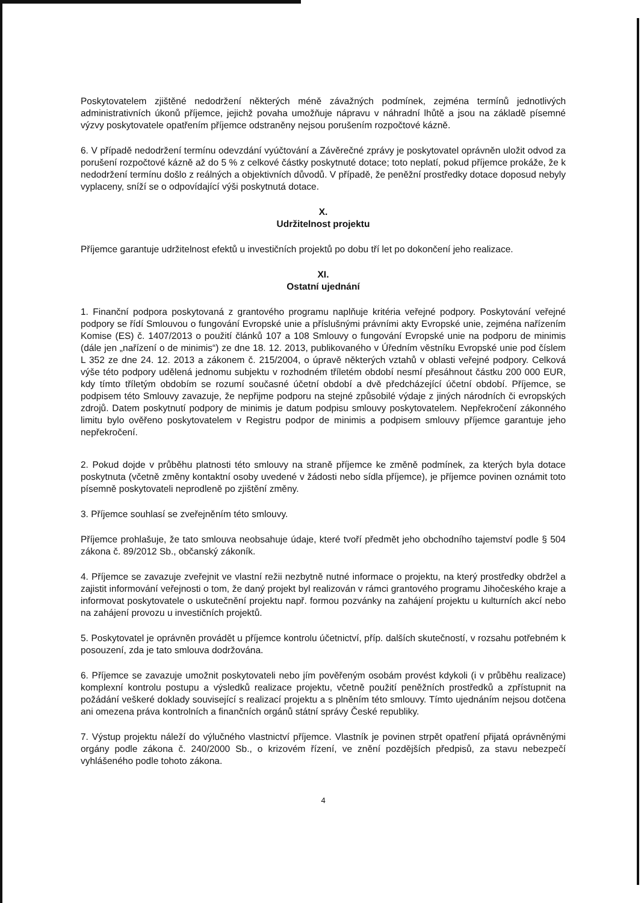Poskytovatelem zjištěné nedodržení některých méně závažných podmínek, zejména termínů jednotlivých administrativních úkonů příjemce, jejichž povaha umožňuje nápravu v náhradní lhůtě a jsou na základě písemné výzvy poskytovatele opatřením příjemce odstraněny nejsou porušením rozpočtové kázně.
6. V případě nedodržení termínu odevzdání vyúčtování a Závěrečné zprávy je poskytovatel oprávněn uložit odvod za porušení rozpočtové kázně až do 5 % z celkové částky poskytnuté dotace; toto neplatí, pokud příjemce prokáže, že k nedodržení termínu došlo z reálných a objektivních důvodů. V případě, že peněžní prostředky dotace doposud nebyly vyplaceny, sníží se o odpovídající výši poskytnutá dotace.
X.
Udržitelnost projektu
Příjemce garantuje udržitelnost efektů u investičních projektů po dobu tří let po dokončení jeho realizace.
XI.
Ostatní ujednání
1. Finanční podpora poskytovaná z grantového programu naplňuje kritéria veřejné podpory. Poskytování veřejné podpory se řídí Smlouvou o fungování Evropské unie a příslušnými právními akty Evropské unie, zejména nařízením Komise (ES) č. 1407/2013 o použití článků 107 a 108 Smlouvy o fungování Evropské unie na podporu de minimis (dále jen „nařízení o de minimis“) ze dne 18. 12. 2013, publikovaného v Úředním věstníku Evropské unie pod číslem L 352 ze dne 24. 12. 2013 a zákonem č. 215/2004, o úpravě některých vztahů v oblasti veřejné podpory. Celková výše této podpory udělená jednomu subjektu v rozhodném tříletém období nesmí přesáhnout částku 200 000 EUR, kdy tímto tříletým obdobím se rozumí současné účetní období a dvě předcházející účetní období. Příjemce, se podpisem této Smlouvy zavazuje, že nepřijme podporu na stejné způsobilé výdaje z jiných národních či evropských zdrojů. Datem poskytnutí podpory de minimis je datum podpisu smlouvy poskytovatelem. Nepřekročení zákonného limitu bylo ověřeno poskytovatelem v Registru podpor de minimis a podpisem smlouvy příjemce garantuje jeho nepřekročení.
2. Pokud dojde v průběhu platnosti této smlouvy na straně příjemce ke změně podmínek, za kterých byla dotace poskytnuta (včetně změny kontaktní osoby uvedené v žádosti nebo sídla příjemce), je příjemce povinen oznámit toto písemně poskytovateli neprodleně po zjištění změny.
3. Příjemce souhlasí se zveřejněním této smlouvy.
Příjemce prohlašuje, že tato smlouva neobsahuje údaje, které tvoří předmět jeho obchodního tajemství podle § 504 zákona č. 89/2012 Sb., občanský zákoník.
4. Příjemce se zavazuje zveřejnit ve vlastní režii nezbytně nutné informace o projektu, na který prostředky obdržel a zajistit informování veřejnosti o tom, že daný projekt byl realizován v rámci grantového programu Jihočeského kraje a informovat poskytovatele o uskutečnění projektu např. formou pozvánky na zahájení projektu u kulturních akcí nebo na zahájení provozu u investičních projektů.
5. Poskytovatel je oprávněn provádět u příjemce kontrolu účetnictví, příp. dalších skutečností, v rozsahu potřebném k posouzení, zda je tato smlouva dodržována.
6. Příjemce se zavazuje umožnit poskytovateli nebo jím pověřeným osobám provést kdykoli (i v průběhu realizace) komplexní kontrolu postupu a výsledků realizace projektu, včetně použití peněžních prostředků a zpřístupnit na požádání veškeré doklady související s realizací projektu a s plněním této smlouvy. Tímto ujednáním nejsou dotčena ani omezena práva kontrolních a finančních orgánů státní správy České republiky.
7. Výstup projektu náleží do výlučného vlastnictví příjemce. Vlastník je povinen strpět opatření přijatá oprávněnými orgány podle zákona č. 240/2000 Sb., o krizovém řízení, ve znění pozdějších předpisů, za stavu nebezpečí vyhlášeného podle tohoto zákona.
4